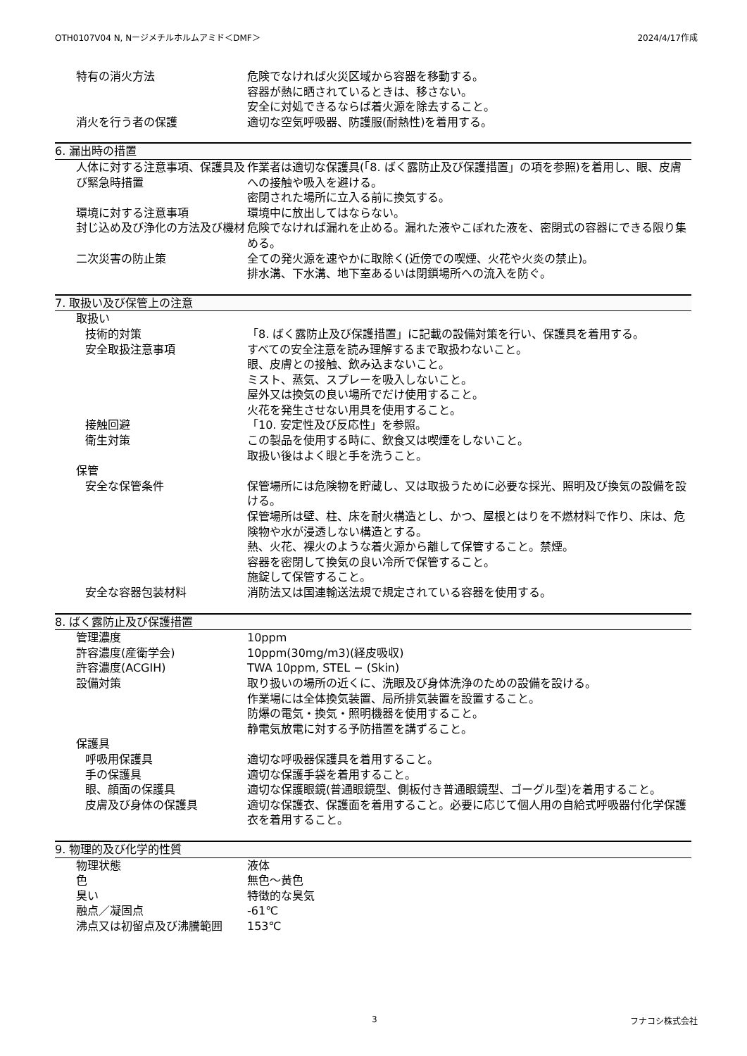OTH0107V04 N, Nージメチルホルムアミド＜DMF＞ 2024/4/17作成
特有の消火方法 危険でなければ火災区域から容器を移動する。
容器が熱に晒されているときは、移さない。
安全に対処できるならば着火源を除去すること。
消火を行う者の保護 適切な空気呼吸器、防護服(耐熱性)を着用する。
6. 漏出時の措置
人体に対する注意事項、保護具及び緊急時措置
作業者は適切な保護具(「8. ばく露防止及び保護措置」の項を参照)を着用し、眼、皮膚への接触や吸入を避ける。
密閉された場所に立入る前に換気する。
環境に対する注意事項 環境中に放出してはならない。
封じ込め及び浄化の方法及び機材 危険でなければ漏れを止める。漏れた液やこぼれた液を、密閉式の容器にできる限り集める。
二次災害の防止策 全ての発火源を速やかに取除く(近傍での喫煙、火花や火炎の禁止)。
排水溝、下水溝、地下室あるいは閉鎖場所への流入を防ぐ。
7. 取扱い及び保管上の注意
取扱い
技術的対策 「8. ばく露防止及び保護措置」に記載の設備対策を行い、保護具を着用する。
安全取扱注意事項 すべての安全注意を読み理解するまで取扱わないこと。
眼、皮膚との接触、飲み込まないこと。
ミスト、蒸気、スプレーを吸入しないこと。
屋外又は換気の良い場所でだけ使用すること。
火花を発生させない用具を使用すること。
接触回避 「10. 安定性及び反応性」を参照。
衛生対策 この製品を使用する時に、飲食又は喫煙をしないこと。
取扱い後はよく眼と手を洗うこと。
保管
安全な保管条件 保管場所には危険物を貯蔵し、又は取扱うために必要な採光、照明及び換気の設備を設ける。
保管場所は壁、柱、床を耐火構造とし、かつ、屋根とはりを不燃材料で作り、床は、危険物や水が浸透しない構造とする。
熱、火花、裸火のような着火源から離して保管すること。禁煙。
容器を密閉して換気の良い冷所で保管すること。
施錠して保管すること。
安全な容器包装材料 消防法又は国連輸送法規で規定されている容器を使用する。
8. ばく露防止及び保護措置
管理濃度 10ppm
許容濃度(産衛学会) 10ppm(30mg/m3)(経皮吸収)
許容濃度(ACGIH) TWA 10ppm, STEL − (Skin)
設備対策 取り扱いの場所の近くに、洗眼及び身体洗浄のための設備を設ける。
作業場には全体換気装置、局所排気装置を設置すること。
防爆の電気・換気・照明機器を使用すること。
静電気放電に対する予防措置を講ずること。
保護具
呼吸用保護具 適切な呼吸器保護具を着用すること。
手の保護具 適切な保護手袋を着用すること。
眼、顔面の保護具 適切な保護眼鏡(普通眼鏡型、側板付き普通眼鏡型、ゴーグル型)を着用すること。
皮膚及び身体の保護具 適切な保護衣、保護面を着用すること。必要に応じて個人用の自給式呼吸器付化学保護衣を着用すること。
9. 物理的及び化学的性質
物理状態 液体
色 無色～黄色
臭い 特徴的な臭気
融点／凝固点 -61℃
沸点又は初留点及び沸騰範囲 153℃
3 フナコシ株式会社